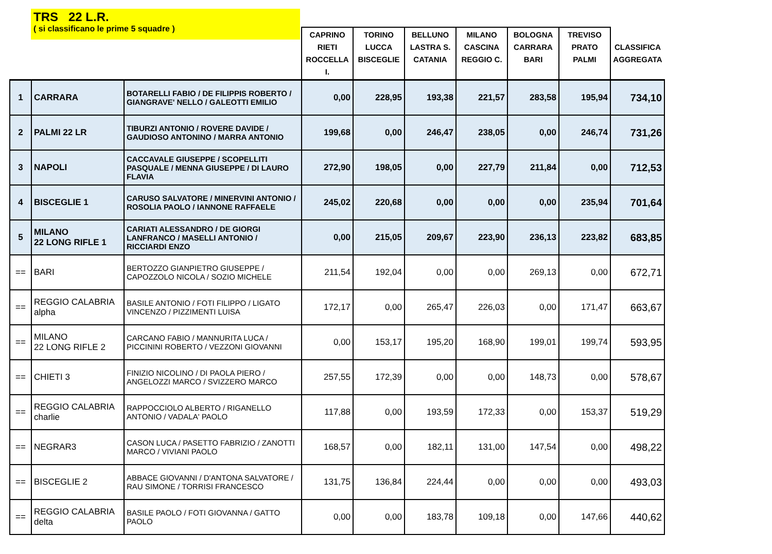TRS 22 L.R.
( si classificano le prime 5 squadre )
| | | | CAPRINO RIETI ROCCELLA I. | TORINO LUCCA BISCEGLIE | BELLUNO LASTRA S. CATANIA | MILANO CASCINA REGGIO C. | BOLOGNA CARRARA BARI | TREVISO PRATO PALMI | CLASSIFICA AGGREGATA |
| --- | --- | --- | --- | --- | --- | --- | --- | --- | --- |
| 1 | CARRARA | BOTARELLI FABIO / DE FILIPPIS ROBERTO / GIANGRAVE' NELLO / GALEOTTI EMILIO | 0,00 | 228,95 | 193,38 | 221,57 | 283,58 | 195,94 | 734,10 |
| 2 | PALMI 22 LR | TIBURZI ANTONIO / ROVERE DAVIDE / GAUDIOSO ANTONINO / MARRA ANTONIO | 199,68 | 0,00 | 246,47 | 238,05 | 0,00 | 246,74 | 731,26 |
| 3 | NAPOLI | CACCAVALE GIUSEPPE / SCOPELLITI PASQUALE / MENNA GIUSEPPE / DI LAURO FLAVIA | 272,90 | 198,05 | 0,00 | 227,79 | 211,84 | 0,00 | 712,53 |
| 4 | BISCEGLIE 1 | CARUSO SALVATORE / MINERVINI ANTONIO / ROSOLIA PAOLO / IANNONE RAFFAELE | 245,02 | 220,68 | 0,00 | 0,00 | 0,00 | 235,94 | 701,64 |
| 5 | MILANO 22 LONG RIFLE 1 | CARIATI ALESSANDRO / DE GIORGI LANFRANCO / MASELLI ANTONIO / RICCIARDI ENZO | 0,00 | 215,05 | 209,67 | 223,90 | 236,13 | 223,82 | 683,85 |
| == | BARI | BERTOZZO GIANPIETRO GIUSEPPE / CAPOZZOLO NICOLA / SOZIO MICHELE | 211,54 | 192,04 | 0,00 | 0,00 | 269,13 | 0,00 | 672,71 |
| == | REGGIO CALABRIA alpha | BASILE ANTONIO / FOTI FILIPPO / LIGATO VINCENZO / PIZZIMENTI LUISA | 172,17 | 0,00 | 265,47 | 226,03 | 0,00 | 171,47 | 663,67 |
| == | MILANO 22 LONG RIFLE 2 | CARCANO FABIO / MANNURITA LUCA / PICCININI ROBERTO / VEZZONI GIOVANNI | 0,00 | 153,17 | 195,20 | 168,90 | 199,01 | 199,74 | 593,95 |
| == | CHIETI 3 | FINIZIO NICOLINO / DI PAOLA PIERO / ANGELOZZI MARCO / SVIZZERO MARCO | 257,55 | 172,39 | 0,00 | 0,00 | 148,73 | 0,00 | 578,67 |
| == | REGGIO CALABRIA charlie | RAPPOCCIOLO ALBERTO / RIGANELLO ANTONIO / VADALA' PAOLO | 117,88 | 0,00 | 193,59 | 172,33 | 0,00 | 153,37 | 519,29 |
| == | NEGRAR3 | CASON LUCA / PASETTO FABRIZIO / ZANOTTI MARCO / VIVIANI PAOLO | 168,57 | 0,00 | 182,11 | 131,00 | 147,54 | 0,00 | 498,22 |
| == | BISCEGLIE 2 | ABBACE GIOVANNI / D'ANTONA SALVATORE / RAU SIMONE / TORRISI FRANCESCO | 131,75 | 136,84 | 224,44 | 0,00 | 0,00 | 0,00 | 493,03 |
| == | REGGIO CALABRIA delta | BASILE PAOLO / FOTI GIOVANNA / GATTO PAOLO | 0,00 | 0,00 | 183,78 | 109,18 | 0,00 | 147,66 | 440,62 |